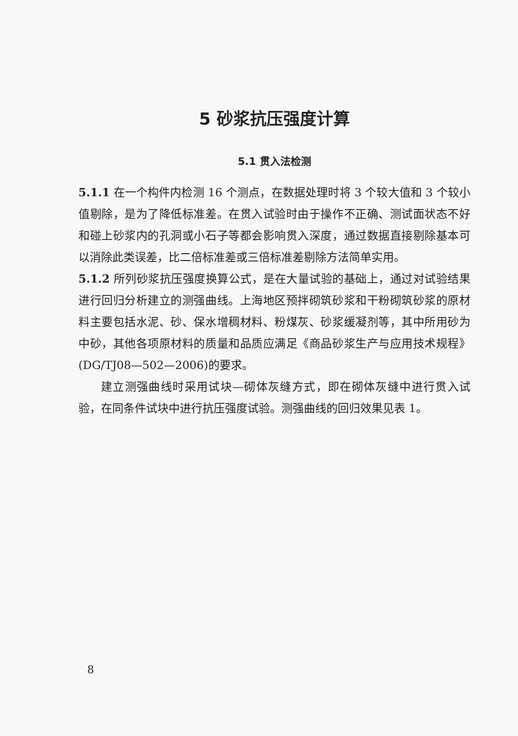5 砂浆抗压强度计算
5.1 贯入法检测
5.1.1 在一个构件内检测 16 个测点，在数据处理时将 3 个较大值和 3 个较小值剔除，是为了降低标准差。在贯入试验时由于操作不正确、测试面状态不好和碰上砂浆内的孔洞或小石子等都会影响贯入深度，通过数据直接剔除基本可以消除此类误差，比二倍标准差或三倍标准差剔除方法简单实用。
5.1.2 所列砂浆抗压强度换算公式，是在大量试验的基础上，通过对试验结果进行回归分析建立的测强曲线。上海地区预拌砌筑砂浆和干粉砌筑砂浆的原材料主要包括水泥、砂、保水增稠材料、粉煤灰、砂浆缓凝剂等，其中所用砂为中砂，其他各项原材料的质量和品质应满足《商品砂浆生产与应用技术规程》(DG/TJ08—502—2006)的要求。
建立测强曲线时采用试块—砌体灰缝方式，即在砌体灰缝中进行贯入试验，在同条件试块中进行抗压强度试验。测强曲线的回归效果见表 1。
8